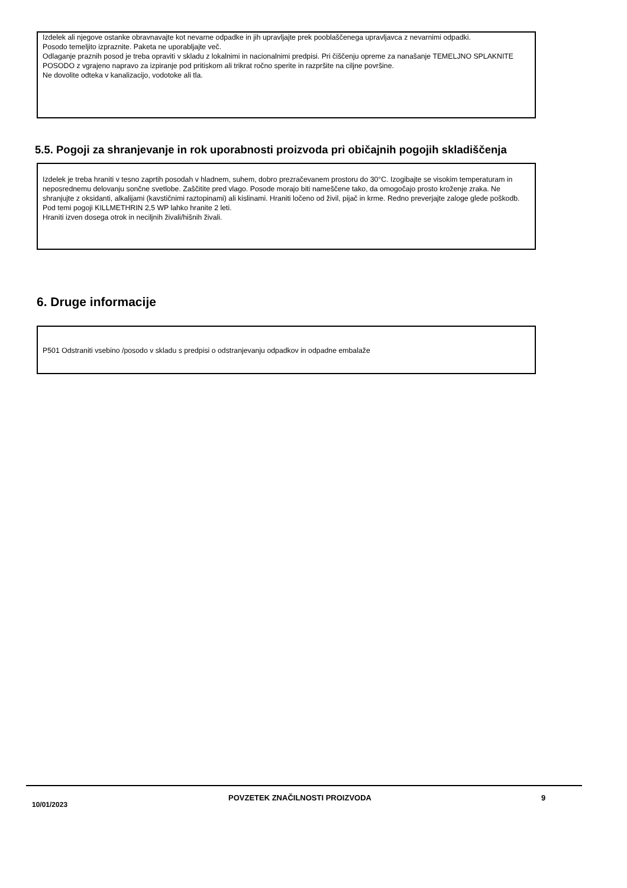Izdelek ali njegove ostanke obravnavajte kot nevarne odpadke in jih upravljajte prek pooblaščenega upravljavca z nevarnimi odpadki.
Posodo temeljito izpraznite. Paketa ne uporabljajte več.
Odlaganje praznih posod je treba opraviti v skladu z lokalnimi in nacionalnimi predpisi. Pri čiščenju opreme za nanašanje TEMELJNO SPLAKNITE POSODO z vgrajeno napravo za izpiranje pod pritiskom ali trikrat ročno sperite in razpršite na ciljne površine.
Ne dovolite odteka v kanalizacijo, vodotoke ali tla.
5.5. Pogoji za shranjevanje in rok uporabnosti proizvoda pri običajnih pogojih skladiščenja
Izdelek je treba hraniti v tesno zaprtih posodah v hladnem, suhem, dobro prezračevanem prostoru do 30°C. Izogibajte se visokim temperaturam in neposrednemu delovanju sončne svetlobe. Zaščitite pred vlago. Posode morajo biti nameščene tako, da omogočajo prosto kroženje zraka. Ne shranjujte z oksidanti, alkalijami (kavstičnimi raztopinami) ali kislinami. Hraniti ločeno od živil, pijač in krme. Redno preverjajte zaloge glede poškodb. Pod temi pogoji KILLMETHRIN 2,5 WP lahko hranite 2 leti.
Hraniti izven dosega otrok in neciljnih živali/hišnih živali.
6. Druge informacije
P501 Odstraniti vsebino /posodo v skladu s predpisi o odstranjevanju odpadkov in odpadne embalaže
10/01/2023
POVZETEK ZNAČILNOSTI PROIZVODA 9